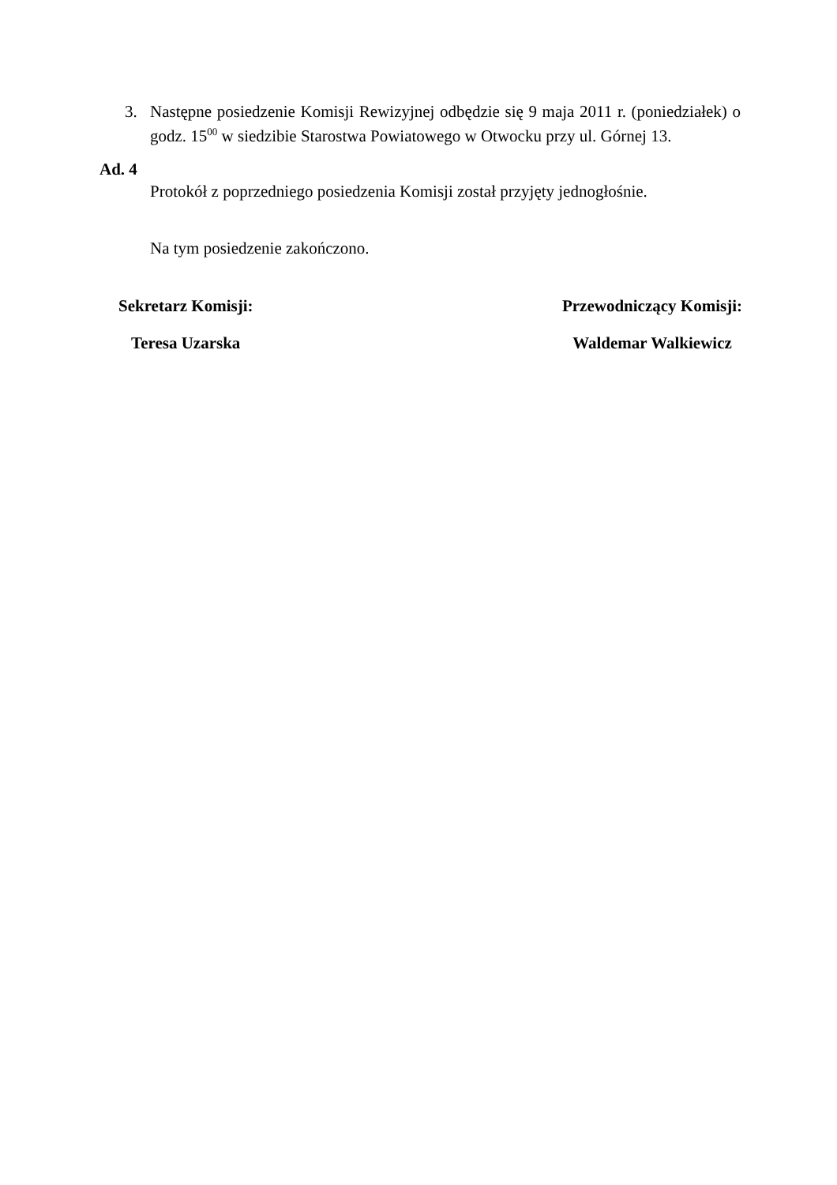3. Następne posiedzenie Komisji Rewizyjnej odbędzie się 9 maja 2011 r. (poniedziałek) o godz. 15<sup>00</sup> w siedzibie Starostwa Powiatowego w Otwocku przy ul. Górnej 13.
Ad. 4
Protokół z poprzedniego posiedzenia Komisji został przyjęty jednogłośnie.
Na tym posiedzenie zakończono.
Sekretarz Komisji:
Teresa Uzarska
Przewodniczący Komisji:
Waldemar Walkiewicz